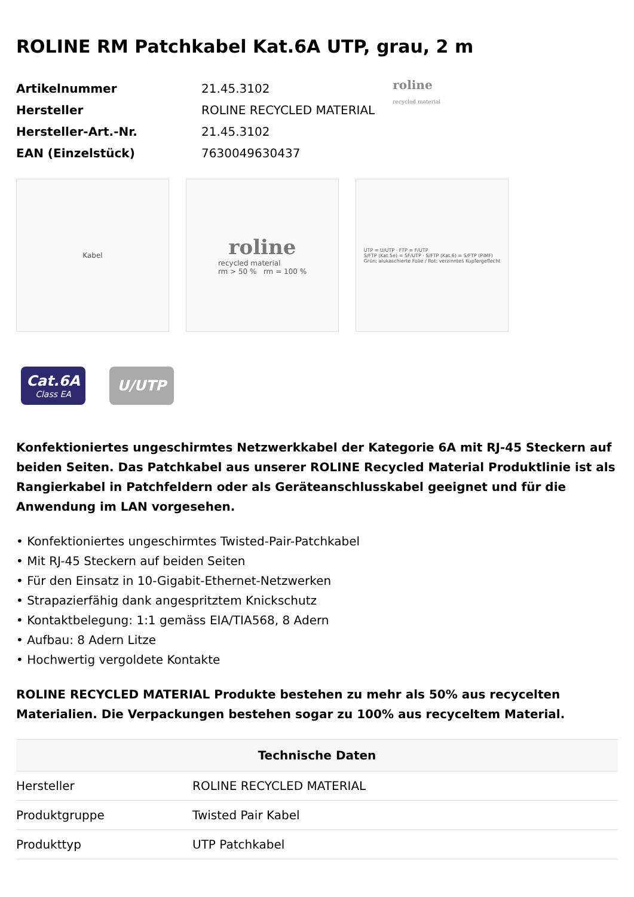ROLINE RM Patchkabel Kat.6A UTP, grau, 2 m
| Artikelnummer | 21.45.3102 |
| Hersteller | ROLINE RECYCLED MATERIAL |
| Hersteller-Art.-Nr. | 21.45.3102 |
| EAN (Einzelstück) | 7630049630437 |
roline
recycled material
Kabel
roline
recycled material
rm > 50 % rm = 100 %
UTP = U/UTP · FTP = F/UTP
S/FTP (Kat.5e) = SF/UTP · S/FTP (Kat.6) = S/FTP (PiMF)
Grün: alukaschierte Folie / Rot: verzinntes Kupfergeflecht
Cat.6A
Class EA
U/UTP
Konfektioniertes ungeschirmtes Netzwerkkabel der Kategorie 6A mit RJ-45 Steckern auf beiden Seiten. Das Patchkabel aus unserer ROLINE Recycled Material Produktlinie ist als Rangierkabel in Patchfeldern oder als Geräteanschlusskabel geeignet und für die Anwendung im LAN vorgesehen.
• Konfektioniertes ungeschirmtes Twisted-Pair-Patchkabel
• Mit RJ-45 Steckern auf beiden Seiten
• Für den Einsatz in 10-Gigabit-Ethernet-Netzwerken
• Strapazierfähig dank angespritztem Knickschutz
• Kontaktbelegung: 1:1 gemäss EIA/TIA568, 8 Adern
• Aufbau: 8 Adern Litze
• Hochwertig vergoldete Kontakte
ROLINE RECYCLED MATERIAL Produkte bestehen zu mehr als 50% aus recycelten Materialien. Die Verpackungen bestehen sogar zu 100% aus recyceltem Material.
| Technische Daten | |
| --- | --- |
| Hersteller | ROLINE RECYCLED MATERIAL |
| Produktgruppe | Twisted Pair Kabel |
| Produkttyp | UTP Patchkabel |